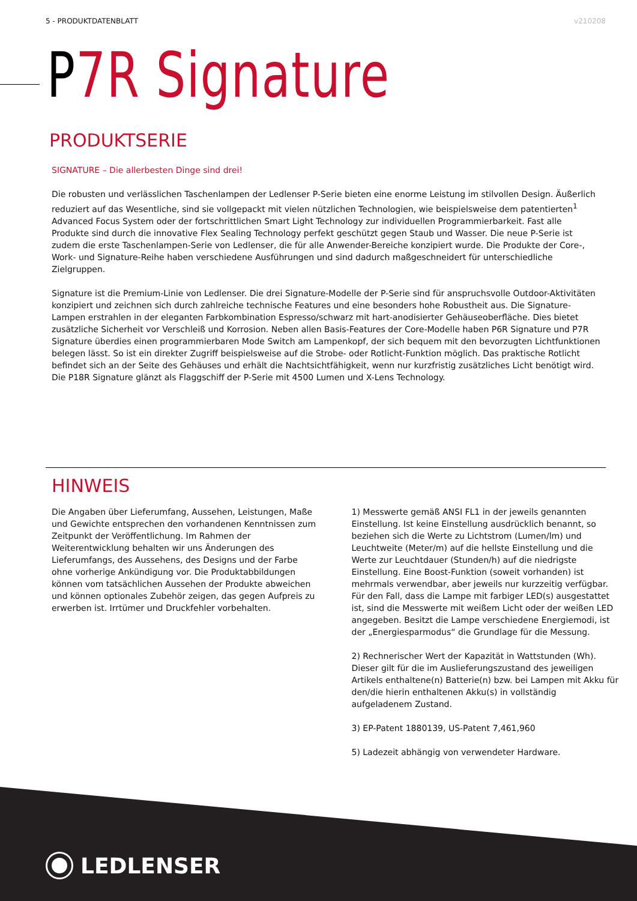5 - PRODUKTDATENBLATT v210208
P 7R Signature
PRODUKTSERIE
SIGNATURE – Die allerbesten Dinge sind drei!
Die robusten und verlässlichen Taschenlampen der Ledlenser P-Serie bieten eine enorme Leistung im stilvollen Design. Äußerlich reduziert auf das Wesentliche, sind sie vollgepackt mit vielen nützlichen Technologien, wie beispielsweise dem patentierten<sup>1</sup> Advanced Focus System oder der fortschrittlichen Smart Light Technology zur individuellen Programmierbarkeit. Fast alle Produkte sind durch die innovative Flex Sealing Technology perfekt geschützt gegen Staub und Wasser. Die neue P-Serie ist zudem die erste Taschenlampen-Serie von Ledlenser, die für alle Anwender-Bereiche konzipiert wurde. Die Produkte der Core-, Work- und Signature-Reihe haben verschiedene Ausführungen und sind dadurch maßgeschneidert für unterschiedliche Zielgruppen.
Signature ist die Premium-Linie von Ledlenser. Die drei Signature-Modelle der P-Serie sind für anspruchsvolle Outdoor-Aktivitäten konzipiert und zeichnen sich durch zahlreiche technische Features und eine besonders hohe Robustheit aus. Die Signature-Lampen erstrahlen in der eleganten Farbkombination Espresso/schwarz mit hart-anodisierter Gehäuseoberfläche. Dies bietet zusätzliche Sicherheit vor Verschleiß und Korrosion. Neben allen Basis-Features der Core-Modelle haben P6R Signature und P7R Signature überdies einen programmierbaren Mode Switch am Lampenkopf, der sich bequem mit den bevorzugten Lichtfunktionen belegen lässt. So ist ein direkter Zugriff beispielsweise auf die Strobe- oder Rotlicht-Funktion möglich. Das praktische Rotlicht befindet sich an der Seite des Gehäuses und erhält die Nachtsichtfähigkeit, wenn nur kurzfristig zusätzliches Licht benötigt wird. Die P18R Signature glänzt als Flaggschiff der P-Serie mit 4500 Lumen und X-Lens Technology.
HINWEIS
Die Angaben über Lieferumfang, Aussehen, Leistungen, Maße und Gewichte entsprechen den vorhandenen Kenntnissen zum Zeitpunkt der Veröffentlichung. Im Rahmen der Weiterentwicklung behalten wir uns Änderungen des Lieferumfangs, des Aussehens, des Designs und der Farbe ohne vorherige Ankündigung vor. Die Produktabbildungen können vom tatsächlichen Aussehen der Produkte abweichen und können optionales Zubehör zeigen, das gegen Aufpreis zu erwerben ist. Irrtümer und Druckfehler vorbehalten.
1) Messwerte gemäß ANSI FL1 in der jeweils genannten Einstellung. Ist keine Einstellung ausdrücklich benannt, so beziehen sich die Werte zu Lichtstrom (Lumen/lm) und Leuchtweite (Meter/m) auf die hellste Einstellung und die Werte zur Leuchtdauer (Stunden/h) auf die niedrigste Einstellung. Eine Boost-Funktion (soweit vorhanden) ist mehrmals verwendbar, aber jeweils nur kurzzeitig verfügbar. Für den Fall, dass die Lampe mit farbiger LED(s) ausgestattet ist, sind die Messwerte mit weißem Licht oder der weißen LED angegeben. Besitzt die Lampe verschiedene Energiemodi, ist der „Energiesparmodus“ die Grundlage für die Messung.
2) Rechnerischer Wert der Kapazität in Wattstunden (Wh). Dieser gilt für die im Auslieferungszustand des jeweiligen Artikels enthaltene(n) Batterie(n) bzw. bei Lampen mit Akku für den/die hierin enthaltenen Akku(s) in vollständig aufgeladenem Zustand.
3) EP-Patent 1880139, US-Patent 7,461,960
5) Ladezeit abhängig von verwendeter Hardware.
LEDLENSER